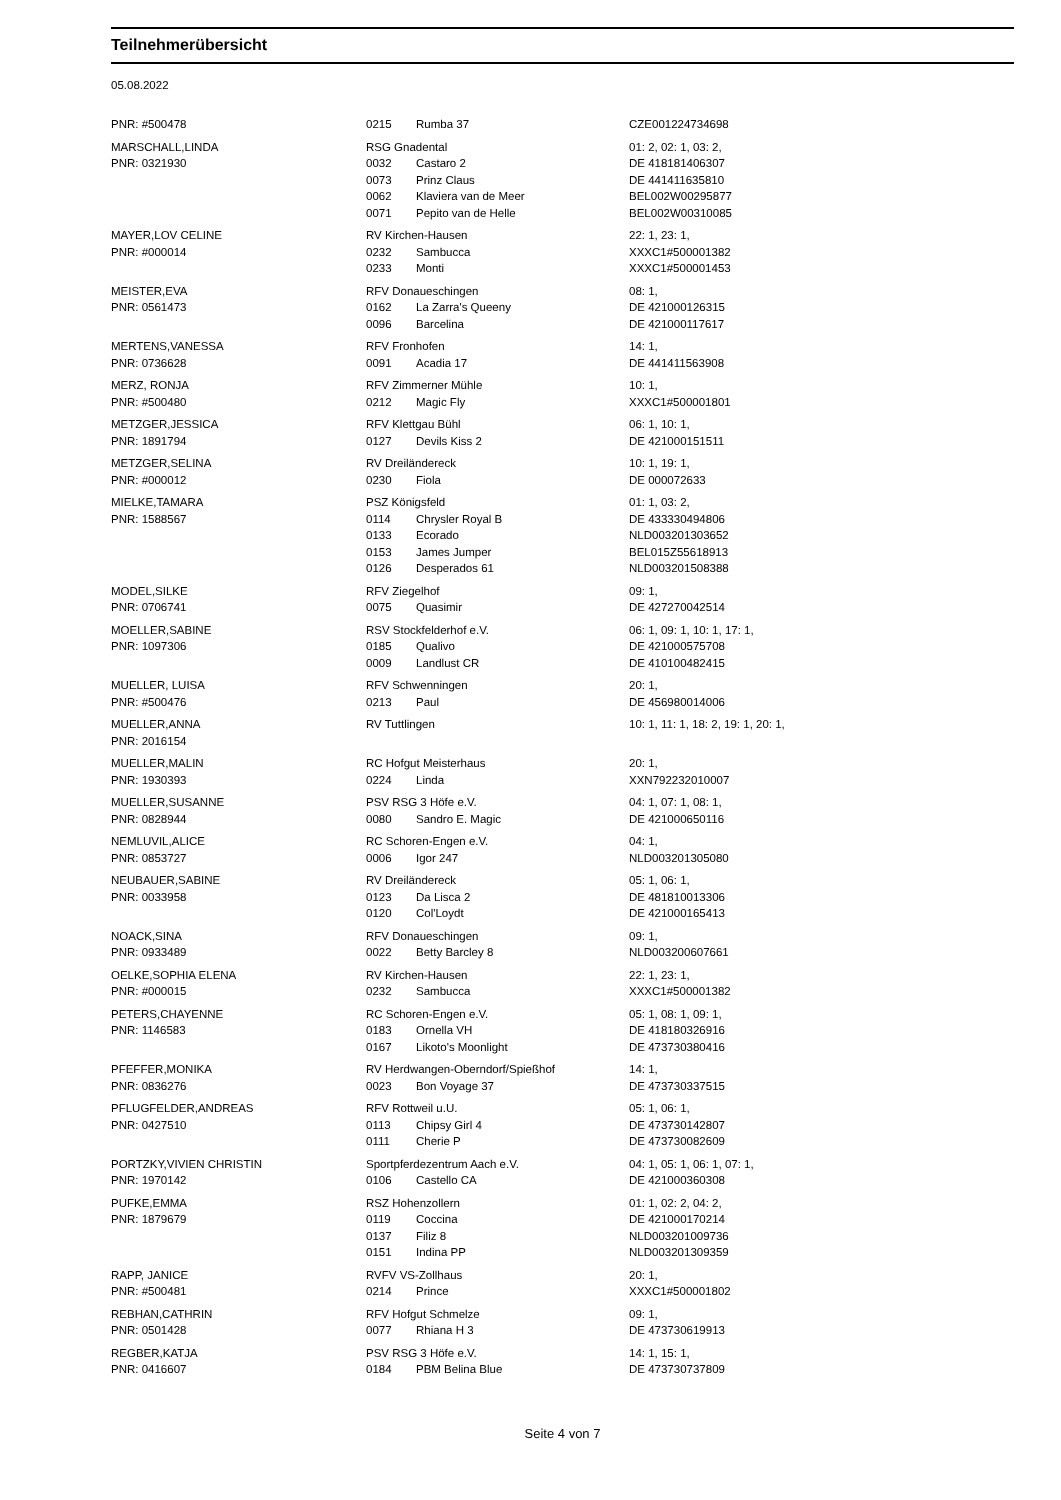Teilnehmerübersicht
05.08.2022
| PNR: #500478 | 0215 | Rumba 37 | CZE001224734698 |
| MARSCHALL,LINDA | RSG Gnadental | | 01: 2, 02: 1, 03: 2, |
| PNR: 0321930 | 0032 | Castaro 2 | DE 418181406307 |
| | 0073 | Prinz Claus | DE 441411635810 |
| | 0062 | Klaviera van de Meer | BEL002W00295877 |
| | 0071 | Pepito van de Helle | BEL002W00310085 |
| MAYER,LOV CELINE | RV Kirchen-Hausen | | 22: 1, 23: 1, |
| PNR: #000014 | 0232 | Sambucca | XXXC1#500001382 |
| | 0233 | Monti | XXXC1#500001453 |
| MEISTER,EVA | RFV Donaueschingen | | 08: 1, |
| PNR: 0561473 | 0162 | La Zarra's Queeny | DE 421000126315 |
| | 0096 | Barcelina | DE 421000117617 |
| MERTENS,VANESSA | RFV Fronhofen | | 14: 1, |
| PNR: 0736628 | 0091 | Acadia 17 | DE 441411563908 |
| MERZ, RONJA | RFV Zimmerner Mühle | | 10: 1, |
| PNR: #500480 | 0212 | Magic Fly | XXXC1#500001801 |
| METZGER,JESSICA | RFV Klettgau Bühl | | 06: 1, 10: 1, |
| PNR: 1891794 | 0127 | Devils Kiss 2 | DE 421000151511 |
| METZGER,SELINA | RV Dreiländereck | | 10: 1, 19: 1, |
| PNR: #000012 | 0230 | Fiola | DE 000072633 |
| MIELKE,TAMARA | PSZ Königsfeld | | 01: 1, 03: 2, |
| PNR: 1588567 | 0114 | Chrysler Royal B | DE 433330494806 |
| | 0133 | Ecorado | NLD003201303652 |
| | 0153 | James Jumper | BEL015Z55618913 |
| | 0126 | Desperados 61 | NLD003201508388 |
| MODEL,SILKE | RFV Ziegelhof | | 09: 1, |
| PNR: 0706741 | 0075 | Quasimir | DE 427270042514 |
| MOELLER,SABINE | RSV Stockfelderhof e.V. | | 06: 1, 09: 1, 10: 1, 17: 1, |
| PNR: 1097306 | 0185 | Qualivo | DE 421000575708 |
| | 0009 | Landlust CR | DE 410100482415 |
| MUELLER, LUISA | RFV Schwenningen | | 20: 1, |
| PNR: #500476 | 0213 | Paul | DE 456980014006 |
| MUELLER,ANNA | RV Tuttlingen | | 10: 1, 11: 1, 18: 2, 19: 1, 20: 1, |
| PNR: 2016154 | | | |
| MUELLER,MALIN | RC Hofgut Meisterhaus | | 20: 1, |
| PNR: 1930393 | 0224 | Linda | XXN792232010007 |
| MUELLER,SUSANNE | PSV RSG 3 Höfe e.V. | | 04: 1, 07: 1, 08: 1, |
| PNR: 0828944 | 0080 | Sandro E. Magic | DE 421000650116 |
| NEMLUVIL,ALICE | RC Schoren-Engen e.V. | | 04: 1, |
| PNR: 0853727 | 0006 | Igor 247 | NLD003201305080 |
| NEUBAUER,SABINE | RV Dreiländereck | | 05: 1, 06: 1, |
| PNR: 0033958 | 0123 | Da Lisca 2 | DE 481810013306 |
| | 0120 | Col'Loydt | DE 421000165413 |
| NOACK,SINA | RFV Donaueschingen | | 09: 1, |
| PNR: 0933489 | 0022 | Betty Barcley 8 | NLD003200607661 |
| OELKE,SOPHIA ELENA | RV Kirchen-Hausen | | 22: 1, 23: 1, |
| PNR: #000015 | 0232 | Sambucca | XXXC1#500001382 |
| PETERS,CHAYENNE | RC Schoren-Engen e.V. | | 05: 1, 08: 1, 09: 1, |
| PNR: 1146583 | 0183 | Ornella VH | DE 418180326916 |
| | 0167 | Likoto's Moonlight | DE 473730380416 |
| PFEFFER,MONIKA | RV Herdwangen-Oberndorf/Spießhof | | 14: 1, |
| PNR: 0836276 | 0023 | Bon Voyage 37 | DE 473730337515 |
| PFLUGFELDER,ANDREAS | RFV Rottweil u.U. | | 05: 1, 06: 1, |
| PNR: 0427510 | 0113 | Chipsy Girl 4 | DE 473730142807 |
| | 0111 | Cherie P | DE 473730082609 |
| PORTZKY,VIVIEN CHRISTIN | Sportpferdezentrum Aach e.V. | | 04: 1, 05: 1, 06: 1, 07: 1, |
| PNR: 1970142 | 0106 | Castello CA | DE 421000360308 |
| PUFKE,EMMA | RSZ Hohenzollern | | 01: 1, 02: 2, 04: 2, |
| PNR: 1879679 | 0119 | Coccina | DE 421000170214 |
| | 0137 | Filiz 8 | NLD003201009736 |
| | 0151 | Indina PP | NLD003201309359 |
| RAPP, JANICE | RVFV VS-Zollhaus | | 20: 1, |
| PNR: #500481 | 0214 | Prince | XXXC1#500001802 |
| REBHAN,CATHRIN | RFV Hofgut Schmelze | | 09: 1, |
| PNR: 0501428 | 0077 | Rhiana H 3 | DE 473730619913 |
| REGBER,KATJA | PSV RSG 3 Höfe e.V. | | 14: 1, 15: 1, |
| PNR: 0416607 | 0184 | PBM Belina Blue | DE 473730737809 |
Seite 4 von 7